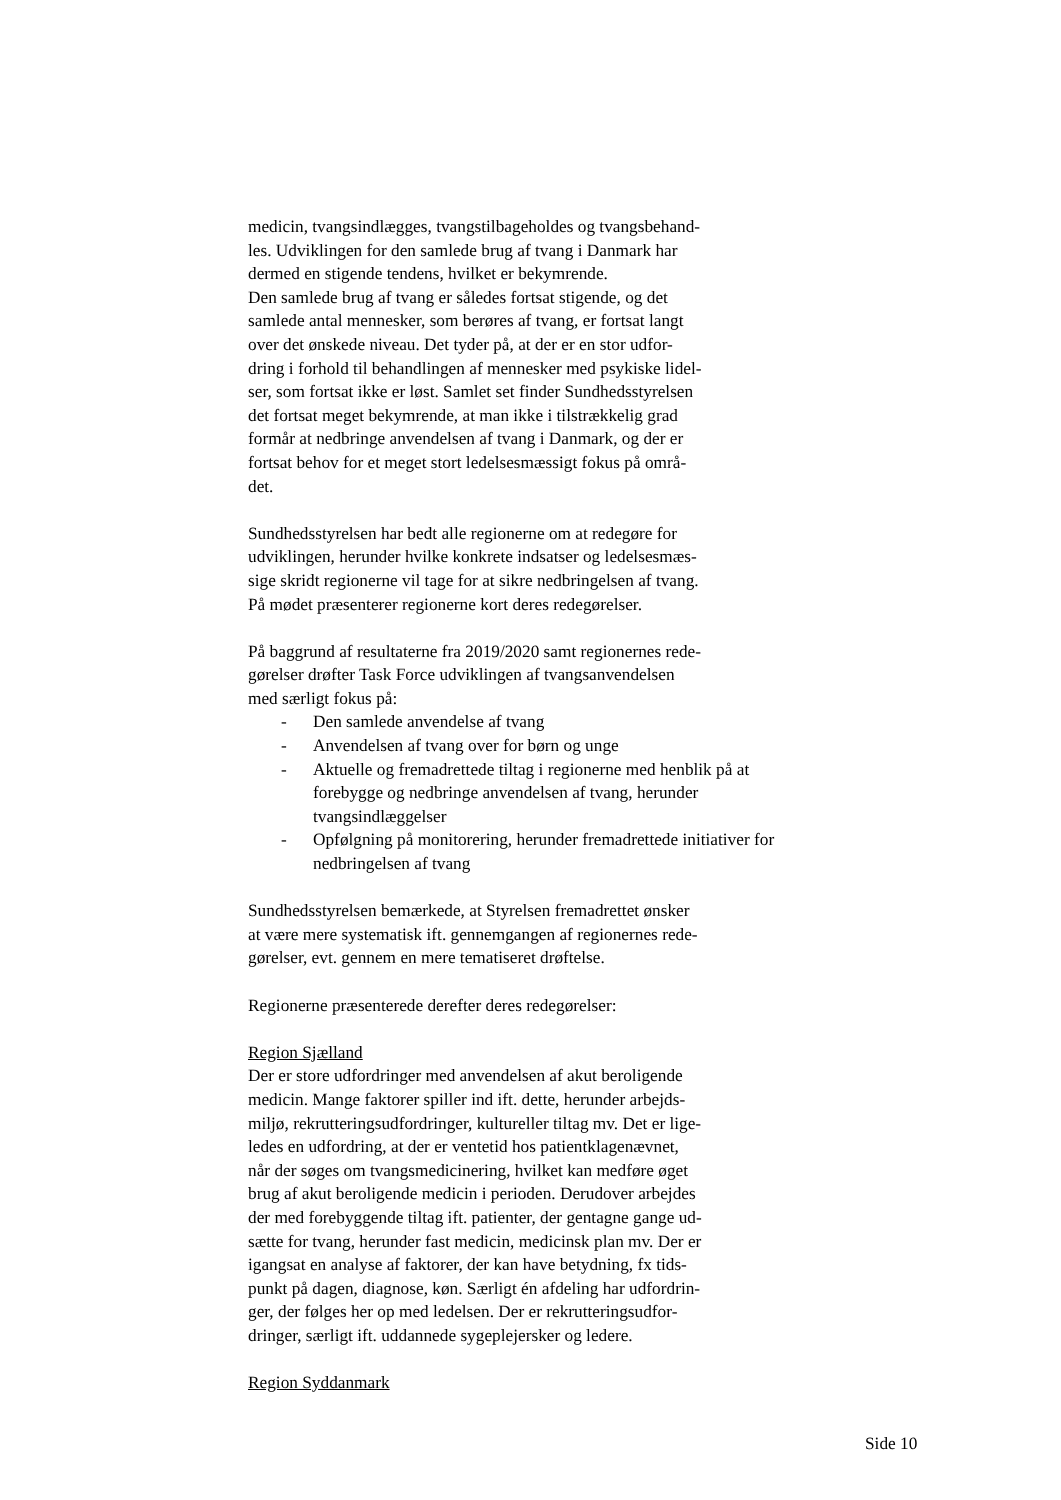medicin, tvangsindlægges, tvangstilbageholdes og tvangsbehand-
les. Udviklingen for den samlede brug af tvang i Danmark har
dermed en stigende tendens, hvilket er bekymrende.
Den samlede brug af tvang er således fortsat stigende, og det
samlede antal mennesker, som berøres af tvang, er fortsat langt
over det ønskede niveau. Det tyder på, at der er en stor udfor-
dring i forhold til behandlingen af mennesker med psykiske lidel-
ser, som fortsat ikke er løst. Samlet set finder Sundhedsstyrelsen
det fortsat meget bekymrende, at man ikke i tilstrækkelig grad
formår at nedbringe anvendelsen af tvang i Danmark, og der er
fortsat behov for et meget stort ledelsesmæssigt fokus på områ-
det.
Sundhedsstyrelsen har bedt alle regionerne om at redegøre for
udviklingen, herunder hvilke konkrete indsatser og ledelsesmæs-
sige skridt regionerne vil tage for at sikre nedbringelsen af tvang.
På mødet præsenterer regionerne kort deres redegørelser.
På baggrund af resultaterne fra 2019/2020 samt regionernes rede-
gørelser drøfter Task Force udviklingen af tvangsanvendelsen
med særligt fokus på:
- Den samlede anvendelse af tvang
- Anvendelsen af tvang over for børn og unge
- Aktuelle og fremadrettede tiltag i regionerne med henblik på at forebygge og nedbringe anvendelsen af tvang, herunder tvangsindlæggelser
- Opfølgning på monitorering, herunder fremadrettede initiativer for nedbringelsen af tvang
Sundhedsstyrelsen bemærkede, at Styrelsen fremadrettet ønsker
at være mere systematisk ift. gennemgangen af regionernes rede-
gørelser, evt. gennem en mere tematiseret drøftelse.
Regionerne præsenterede derefter deres redegørelser:
Region Sjælland
Der er store udfordringer med anvendelsen af akut beroligende
medicin. Mange faktorer spiller ind ift. dette, herunder arbejds-
miljø, rekrutteringsudfordringer, kultureller tiltag mv. Det er lige-
ledes en udfordring, at der er ventetid hos patientklagenævnet,
når der søges om tvangsmedicinering, hvilket kan medføre øget
brug af akut beroligende medicin i perioden. Derudover arbejdes
der med forebyggende tiltag ift. patienter, der gentagne gange ud-
sætte for tvang, herunder fast medicin, medicinsk plan mv. Der er
igangsat en analyse af faktorer, der kan have betydning, fx tids-
punkt på dagen, diagnose, køn. Særligt én afdeling har udfordrin-
ger, der følges her op med ledelsen. Der er rekrutteringsudfor-
dringer, særligt ift. uddannede sygeplejersker og ledere.
Region Syddanmark
Side 10